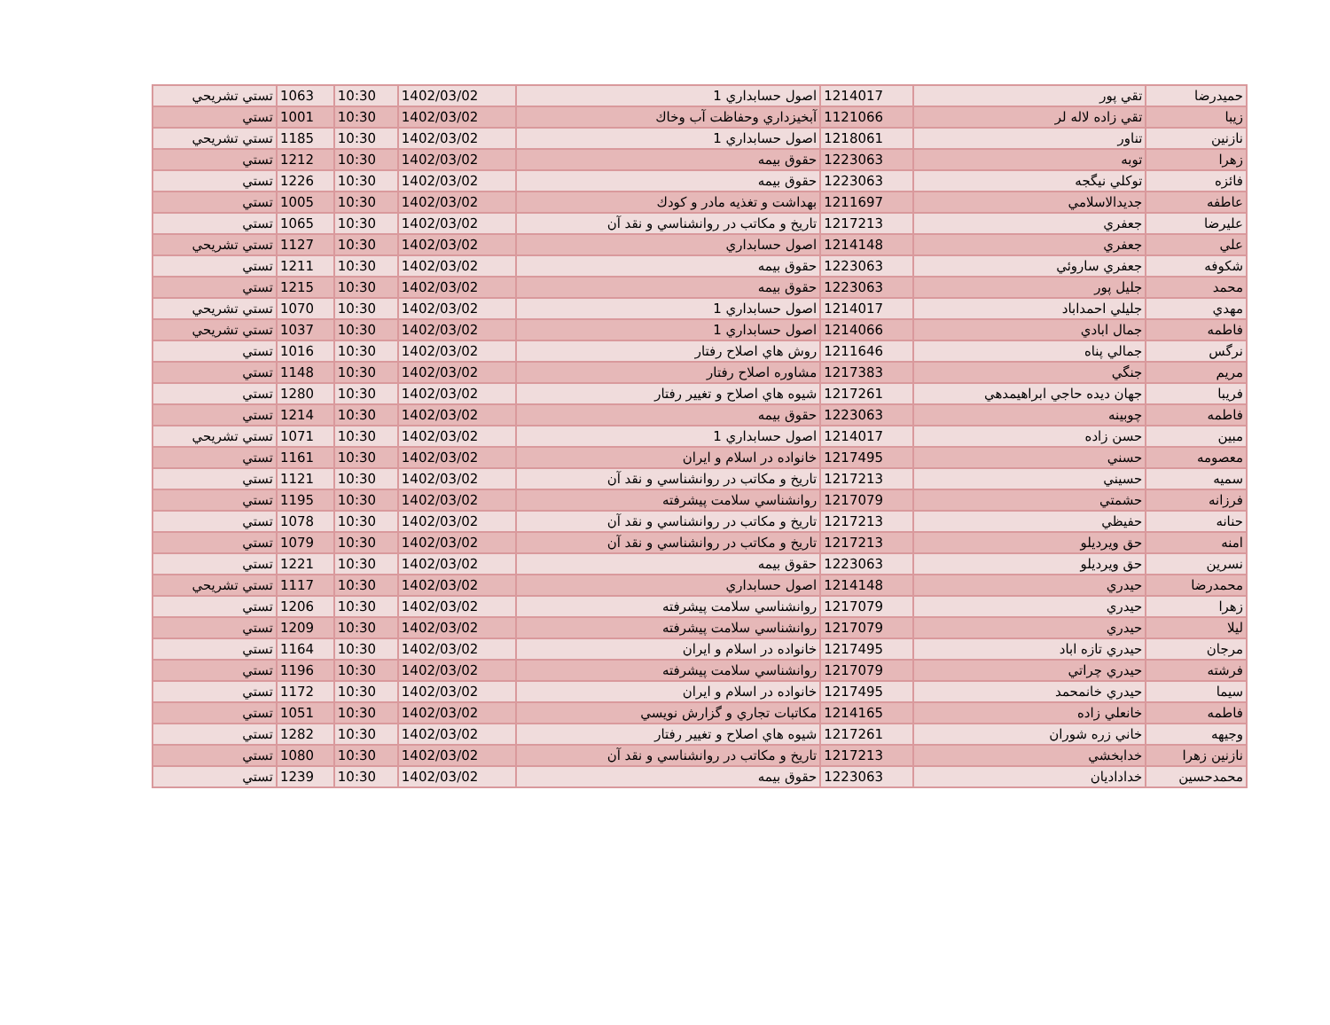| حميدرضا | تقي پور | 1214017 | اصول حسابداري 1 | 1402/03/02 | 10:30 | 1063 | تستي تشريحي |
| زيبا | تقي زاده لاله لر | 1121066 | آبخيزداري وحفاظت آب وخاك | 1402/03/02 | 10:30 | 1001 | تستي |
| نازنين | تناور | 1218061 | اصول حسابداري 1 | 1402/03/02 | 10:30 | 1185 | تستي تشريحي |
| زهرا | توبه | 1223063 | حقوق بيمه | 1402/03/02 | 10:30 | 1212 | تستي |
| فائزه | توكلي نيگجه | 1223063 | حقوق بيمه | 1402/03/02 | 10:30 | 1226 | تستي |
| عاطفه | جديدالاسلامي | 1211697 | بهداشت و تغذيه مادر و كودك | 1402/03/02 | 10:30 | 1005 | تستي |
| عليرضا | جعفري | 1217213 | تاريخ و مكاتب در روانشناسي و نقد آن | 1402/03/02 | 10:30 | 1065 | تستي |
| علي | جعفري | 1214148 | اصول حسابداري | 1402/03/02 | 10:30 | 1127 | تستي تشريحي |
| شكوفه | جعفري ساروئي | 1223063 | حقوق بيمه | 1402/03/02 | 10:30 | 1211 | تستي |
| محمد | جليل پور | 1223063 | حقوق بيمه | 1402/03/02 | 10:30 | 1215 | تستي |
| مهدي | جليلي احمداباد | 1214017 | اصول حسابداري 1 | 1402/03/02 | 10:30 | 1070 | تستي تشريحي |
| فاطمه | جمال ابادي | 1214066 | اصول حسابداري 1 | 1402/03/02 | 10:30 | 1037 | تستي تشريحي |
| نرگس | جمالي پناه | 1211646 | روش هاي اصلاح رفتار | 1402/03/02 | 10:30 | 1016 | تستي |
| مريم | جنگي | 1217383 | مشاوره اصلاح رفتار | 1402/03/02 | 10:30 | 1148 | تستي |
| فريبا | جهان ديده حاجي ابراهيمدهي | 1217261 | شيوه هاي اصلاح و تغيير رفتار | 1402/03/02 | 10:30 | 1280 | تستي |
| فاطمه | چوبينه | 1223063 | حقوق بيمه | 1402/03/02 | 10:30 | 1214 | تستي |
| مبين | حسن زاده | 1214017 | اصول حسابداري 1 | 1402/03/02 | 10:30 | 1071 | تستي تشريحي |
| معصومه | حسني | 1217495 | خانواده در اسلام و ايران | 1402/03/02 | 10:30 | 1161 | تستي |
| سميه | حسيني | 1217213 | تاريخ و مكاتب در روانشناسي و نقد آن | 1402/03/02 | 10:30 | 1121 | تستي |
| فرزانه | حشمتي | 1217079 | روانشناسي سلامت پيشرفته | 1402/03/02 | 10:30 | 1195 | تستي |
| حنانه | حفيظي | 1217213 | تاريخ و مكاتب در روانشناسي و نقد آن | 1402/03/02 | 10:30 | 1078 | تستي |
| امنه | حق ويرديلو | 1217213 | تاريخ و مكاتب در روانشناسي و نقد آن | 1402/03/02 | 10:30 | 1079 | تستي |
| نسرين | حق ويرديلو | 1223063 | حقوق بيمه | 1402/03/02 | 10:30 | 1221 | تستي |
| محمدرضا | حيدري | 1214148 | اصول حسابداري | 1402/03/02 | 10:30 | 1117 | تستي تشريحي |
| زهرا | حيدري | 1217079 | روانشناسي سلامت پيشرفته | 1402/03/02 | 10:30 | 1206 | تستي |
| ليلا | حيدري | 1217079 | روانشناسي سلامت پيشرفته | 1402/03/02 | 10:30 | 1209 | تستي |
| مرجان | حيدري تازه اباد | 1217495 | خانواده در اسلام و ايران | 1402/03/02 | 10:30 | 1164 | تستي |
| فرشته | حيدري چراتي | 1217079 | روانشناسي سلامت پيشرفته | 1402/03/02 | 10:30 | 1196 | تستي |
| سيما | حيدري خانمحمد | 1217495 | خانواده در اسلام و ايران | 1402/03/02 | 10:30 | 1172 | تستي |
| فاطمه | خانعلي زاده | 1214165 | مكاتبات تجاري و گزارش نويسي | 1402/03/02 | 10:30 | 1051 | تستي |
| وجيهه | خاني زره شوران | 1217261 | شيوه هاي اصلاح و تغيير رفتار | 1402/03/02 | 10:30 | 1282 | تستي |
| نازنين زهرا | خدابخشي | 1217213 | تاريخ و مكاتب در روانشناسي و نقد آن | 1402/03/02 | 10:30 | 1080 | تستي |
| محمدحسين | خداداديان | 1223063 | حقوق بيمه | 1402/03/02 | 10:30 | 1239 | تستي |